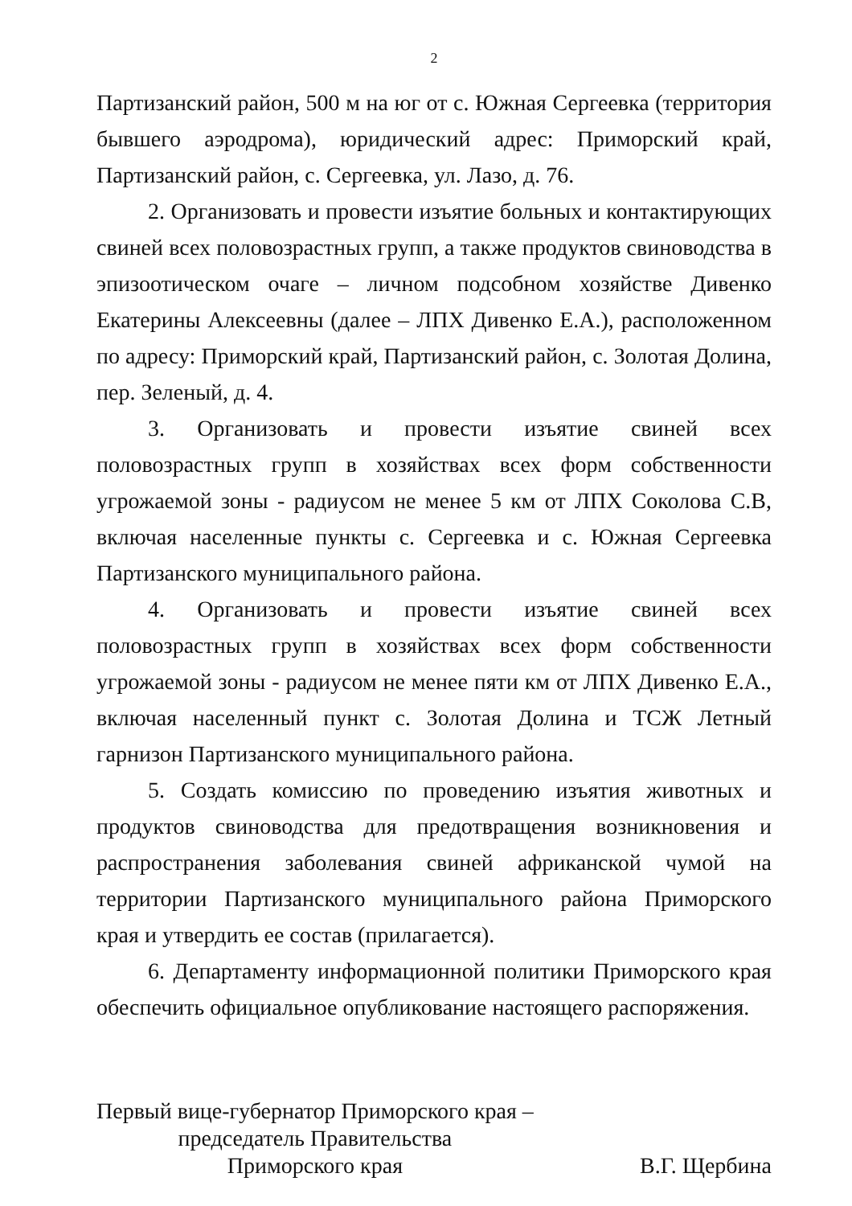2
Партизанский район, 500 м на юг от с. Южная Сергеевка (территория бывшего аэродрома), юридический адрес: Приморский край, Партизанский район, с. Сергеевка, ул. Лазо, д. 76.
2. Организовать и провести изъятие больных и контактирующих свиней всех половозрастных групп, а также продуктов свиноводства в эпизоотическом очаге – личном подсобном хозяйстве Дивенко Екатерины Алексеевны (далее – ЛПХ Дивенко Е.А.), расположенном по адресу: Приморский край, Партизанский район, с. Золотая Долина, пер. Зеленый, д. 4.
3. Организовать и провести изъятие свиней всех половозрастных групп в хозяйствах всех форм собственности угрожаемой зоны - радиусом не менее 5 км от ЛПХ Соколова С.В, включая населенные пункты с. Сергеевка и с. Южная Сергеевка Партизанского муниципального района.
4. Организовать и провести изъятие свиней всех половозрастных групп в хозяйствах всех форм собственности угрожаемой зоны - радиусом не менее пяти км от ЛПХ Дивенко Е.А., включая населенный пункт с. Золотая Долина и ТСЖ Летный гарнизон Партизанского муниципального района.
5. Создать комиссию по проведению изъятия животных и продуктов свиноводства для предотвращения возникновения и распространения заболевания свиней африканской чумой на территории Партизанского муниципального района Приморского края и утвердить ее состав (прилагается).
6. Департаменту информационной политики Приморского края обеспечить официальное опубликование настоящего распоряжения.
Первый вице-губернатор Приморского края –
председатель Правительства
Приморского края
В.Г. Щербина